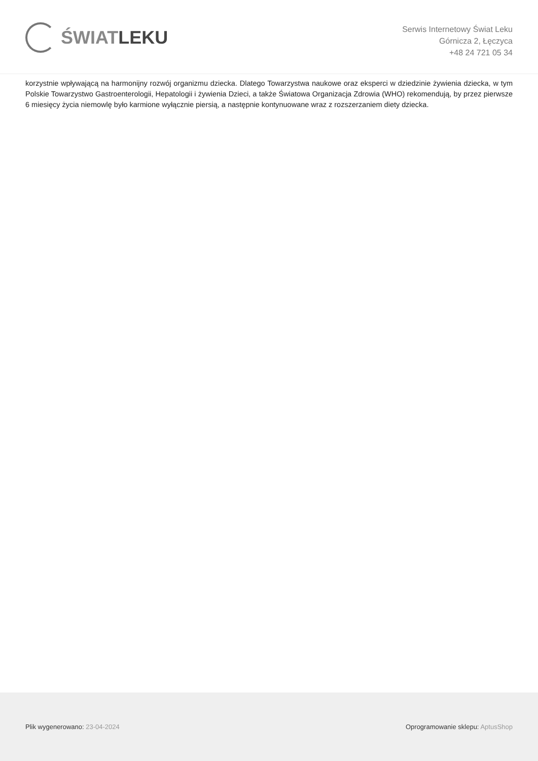ŚWIATLEKU
Serwis Internetowy Świat Leku
Górnicza 2, Łęczyca
+48 24 721 05 34
korzystnie wpływającą na harmonijny rozwój organizmu dziecka. Dlatego Towarzystwa naukowe oraz eksperci w dziedzinie żywienia dziecka, w tym Polskie Towarzystwo Gastroenterologii, Hepatologii i żywienia Dzieci, a także Światowa Organizacja Zdrowia (WHO) rekomendują, by przez pierwsze 6 miesięcy życia niemowlę było karmione wyłącznie piersią, a następnie kontynuowane wraz z rozszerzaniem diety dziecka.
Plik wygenerowano: 23-04-2024
Oprogramowanie sklepu: AptusShop